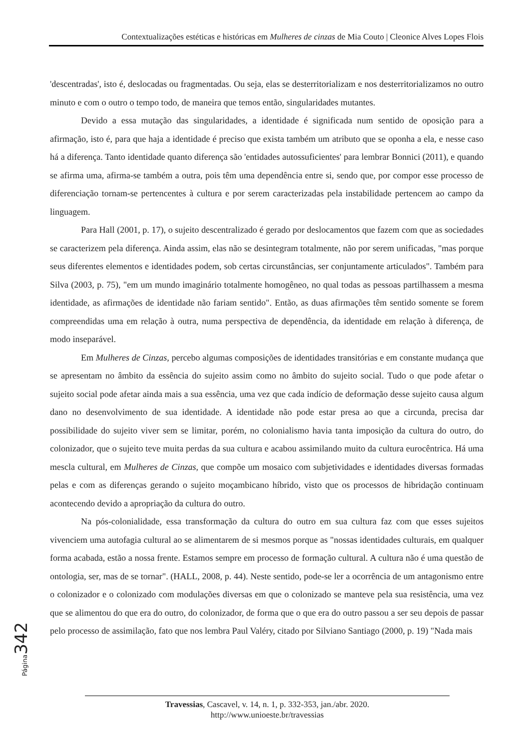Contextualizações estéticas e históricas em Mulheres de cinzas de Mia Couto | Cleonice Alves Lopes Flois
'descentradas', isto é, deslocadas ou fragmentadas. Ou seja, elas se desterritorializam e nos desterritorializamos no outro minuto e com o outro o tempo todo, de maneira que temos então, singularidades mutantes.
Devido a essa mutação das singularidades, a identidade é significada num sentido de oposição para a afirmação, isto é, para que haja a identidade é preciso que exista também um atributo que se oponha a ela, e nesse caso há a diferença. Tanto identidade quanto diferença são 'entidades autossuficientes' para lembrar Bonnici (2011), e quando se afirma uma, afirma-se também a outra, pois têm uma dependência entre si, sendo que, por compor esse processo de diferenciação tornam-se pertencentes à cultura e por serem caracterizadas pela instabilidade pertencem ao campo da linguagem.
Para Hall (2001, p. 17), o sujeito descentralizado é gerado por deslocamentos que fazem com que as sociedades se caracterizem pela diferença. Ainda assim, elas não se desintegram totalmente, não por serem unificadas, "mas porque seus diferentes elementos e identidades podem, sob certas circunstâncias, ser conjuntamente articulados". Também para Silva (2003, p. 75), "em um mundo imaginário totalmente homogêneo, no qual todas as pessoas partilhassem a mesma identidade, as afirmações de identidade não fariam sentido". Então, as duas afirmações têm sentido somente se forem compreendidas uma em relação à outra, numa perspectiva de dependência, da identidade em relação à diferença, de modo inseparável.
Em Mulheres de Cinzas, percebo algumas composições de identidades transitórias e em constante mudança que se apresentam no âmbito da essência do sujeito assim como no âmbito do sujeito social. Tudo o que pode afetar o sujeito social pode afetar ainda mais a sua essência, uma vez que cada indício de deformação desse sujeito causa algum dano no desenvolvimento de sua identidade. A identidade não pode estar presa ao que a circunda, precisa dar possibilidade do sujeito viver sem se limitar, porém, no colonialismo havia tanta imposição da cultura do outro, do colonizador, que o sujeito teve muita perdas da sua cultura e acabou assimilando muito da cultura eurocêntrica. Há uma mescla cultural, em Mulheres de Cinzas, que compõe um mosaico com subjetividades e identidades diversas formadas pelas e com as diferenças gerando o sujeito moçambicano híbrido, visto que os processos de hibridação continuam acontecendo devido a apropriação da cultura do outro.
Na pós-colonialidade, essa transformação da cultura do outro em sua cultura faz com que esses sujeitos vivenciem uma autofagia cultural ao se alimentarem de si mesmos porque as "nossas identidades culturais, em qualquer forma acabada, estão a nossa frente. Estamos sempre em processo de formação cultural. A cultura não é uma questão de ontologia, ser, mas de se tornar". (HALL, 2008, p. 44). Neste sentido, pode-se ler a ocorrência de um antagonismo entre o colonizador e o colonizado com modulações diversas em que o colonizado se manteve pela sua resistência, uma vez que se alimentou do que era do outro, do colonizador, de forma que o que era do outro passou a ser seu depois de passar pelo processo de assimilação, fato que nos lembra Paul Valéry, citado por Silviano Santiago (2000, p. 19) "Nada mais
Página 342
Travessias, Cascavel, v. 14, n. 1, p. 332-353, jan./abr. 2020.
http://www.unioeste.br/travessias